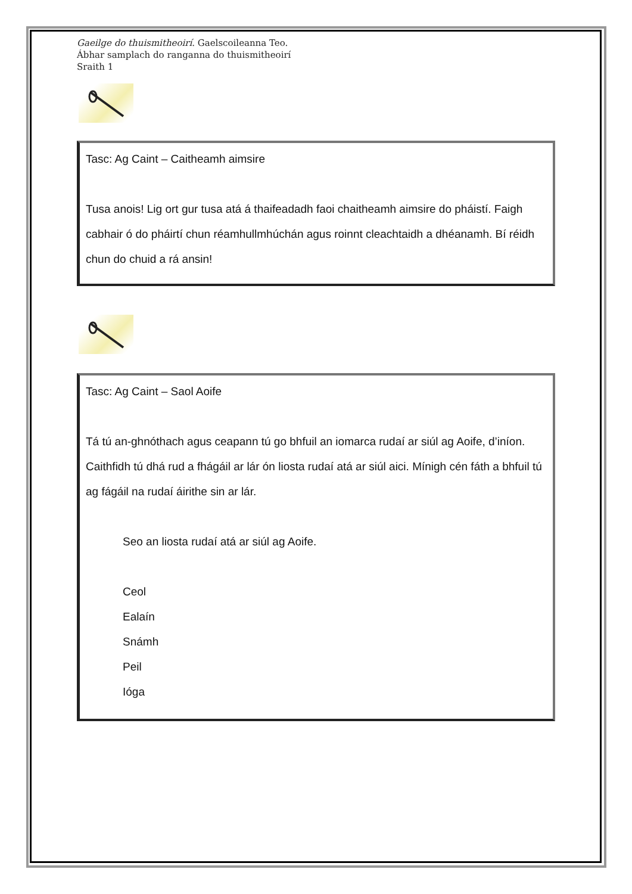Gaeilge do thuismitheoirí. Gaelscoileanna Teo.
Ábhar samplach do ranganna do thuismitheoirí
Sraith 1
Tasc: Ag Caint – Caitheamh aimsire
Tusa anois! Lig ort gur tusa atá á thaifeadadh faoi chaitheamh aimsire do pháistí. Faigh cabhair ó do pháirtí chun réamhullmhúchán agus roinnt cleachtaidh a dhéanamh. Bí réidh chun do chuid a rá ansin!
Tasc: Ag Caint – Saol Aoife
Tá tú an-ghnóthach agus ceapann tú go bhfuil an iomarca rudaí ar siúl ag Aoife, d’iníon. Caithfidh tú dhá rud a fhágáil ar lár ón liosta rudaí atá ar siúl aici. Mínigh cén fáth a bhfuil tú ag fágáil na rudaí áirithe sin ar lár.
Seo an liosta rudaí atá ar siúl ag Aoife.
Ceol
Ealaín
Snámh
Peil
Ióga